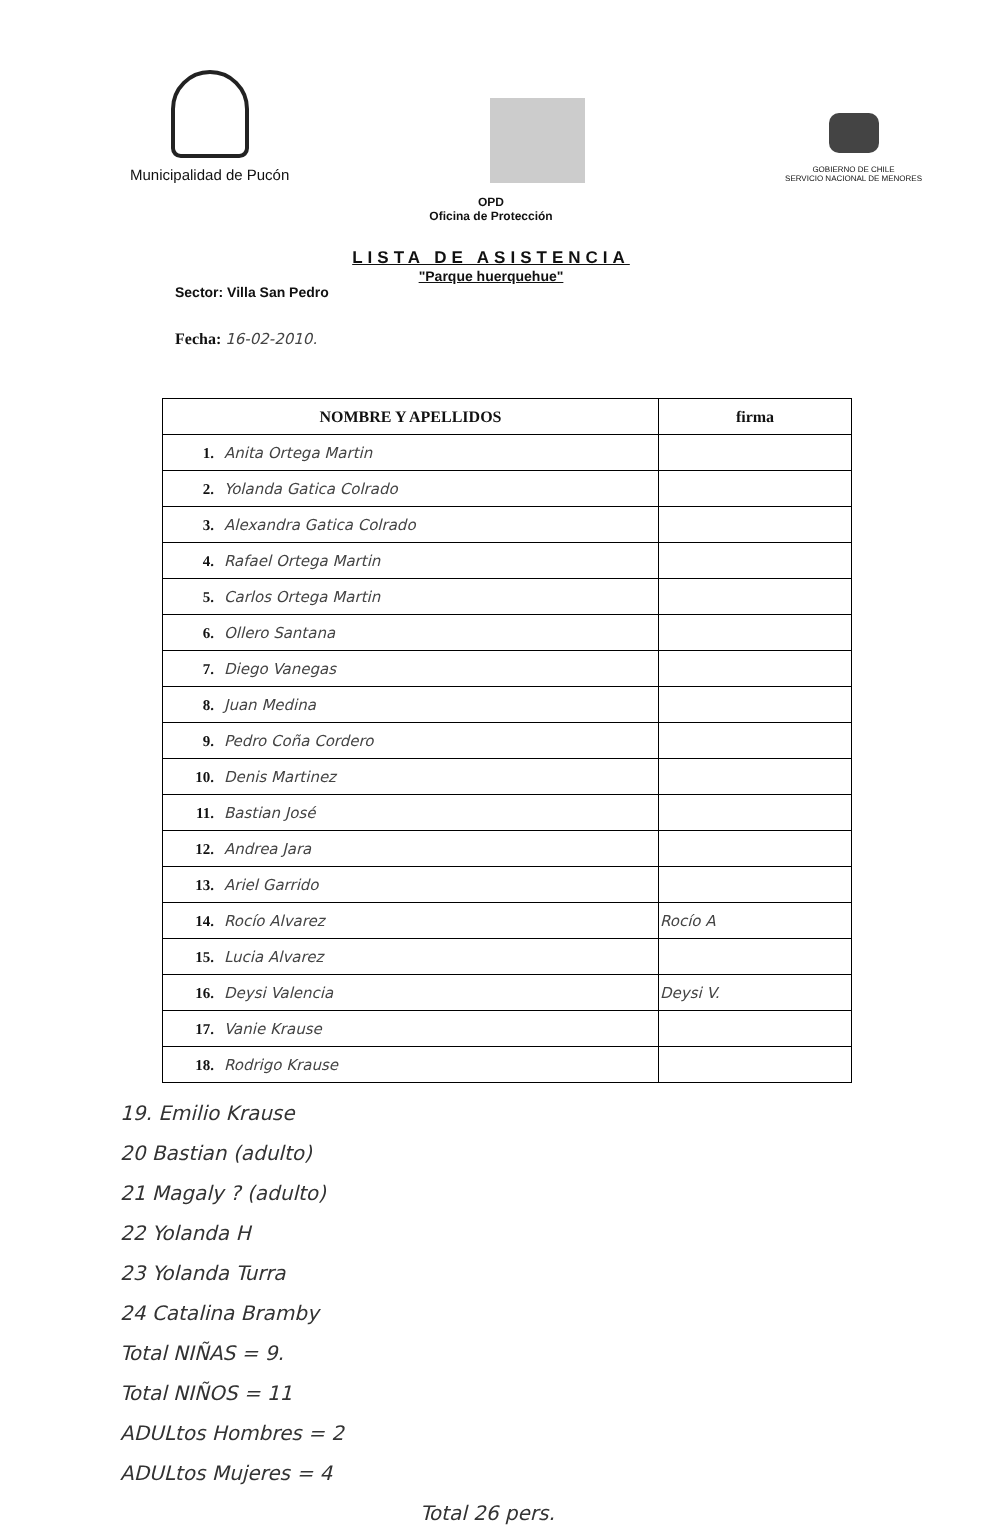Municipalidad de Pucón
GOBIERNO DE CHILE
SERVICIO NACIONAL DE MENORES
OPD
Oficina de Protección
LISTA DE ASISTENCIA
"Parque huerquehue"
Sector: Villa San Pedro
Fecha: 16-02-2010.
| NOMBRE Y APELLIDOS | firma |
| --- | --- |
| 1. Anita Ortega Martin | |
| 2. Yolanda Gatica Colrado | |
| 3. Alexandra Gatica Colrado | |
| 4. Rafael Ortega Martin | |
| 5. Carlos Ortega Martin | |
| 6. Ollero Santana | |
| 7. Diego Vanegas | |
| 8. Juan Medina | |
| 9. Pedro Coña Cordero | |
| 10. Denis Martinez | |
| 11. Bastian José | |
| 12. Andrea Jara | |
| 13. Ariel Garrido | |
| 14. Rocío Alvarez | Rocío A |
| 15. Lucia Alvarez | |
| 16. Deysi Valencia | Deysi V. |
| 17. Vanie Krause | |
| 18. Rodrigo Krause | |
19. Emilio Krause
20 Bastian (adulto)
21 Magaly ? (adulto)
22 Yolanda H
23 Yolanda Turra
24 Catalina Bramby
Total NIÑAS = 9.
Total NIÑOS = 11
ADULtos Hombres = 2
ADULtos Mujeres = 4
Total 26 pers.